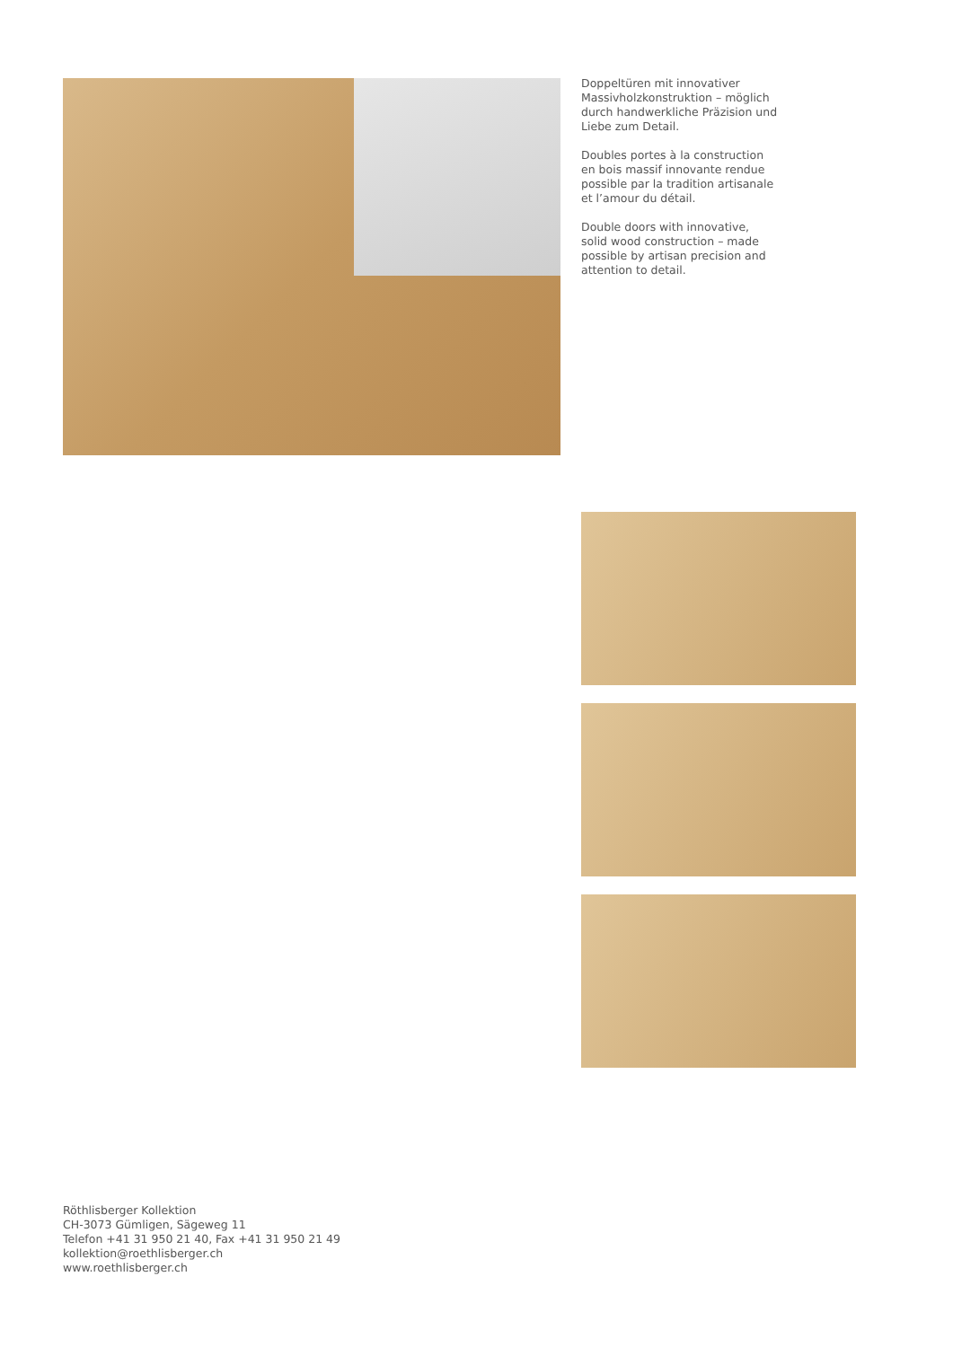Doppeltüren mit innovativer Massivholzkonstruktion – möglich durch handwerkliche Präzision und Liebe zum Detail.
Doubles portes à la construction en bois massif innovante rendue possible par la tradition artisanale et l’amour du détail.
Double doors with innovative, solid wood construction – made possible by artisan precision and attention to detail.
Röthlisberger Kollektion
CH-3073 Gümligen, Sägeweg 11
Telefon +41 31 950 21 40, Fax +41 31 950 21 49
kollektion@roethlisberger.ch
www.roethlisberger.ch